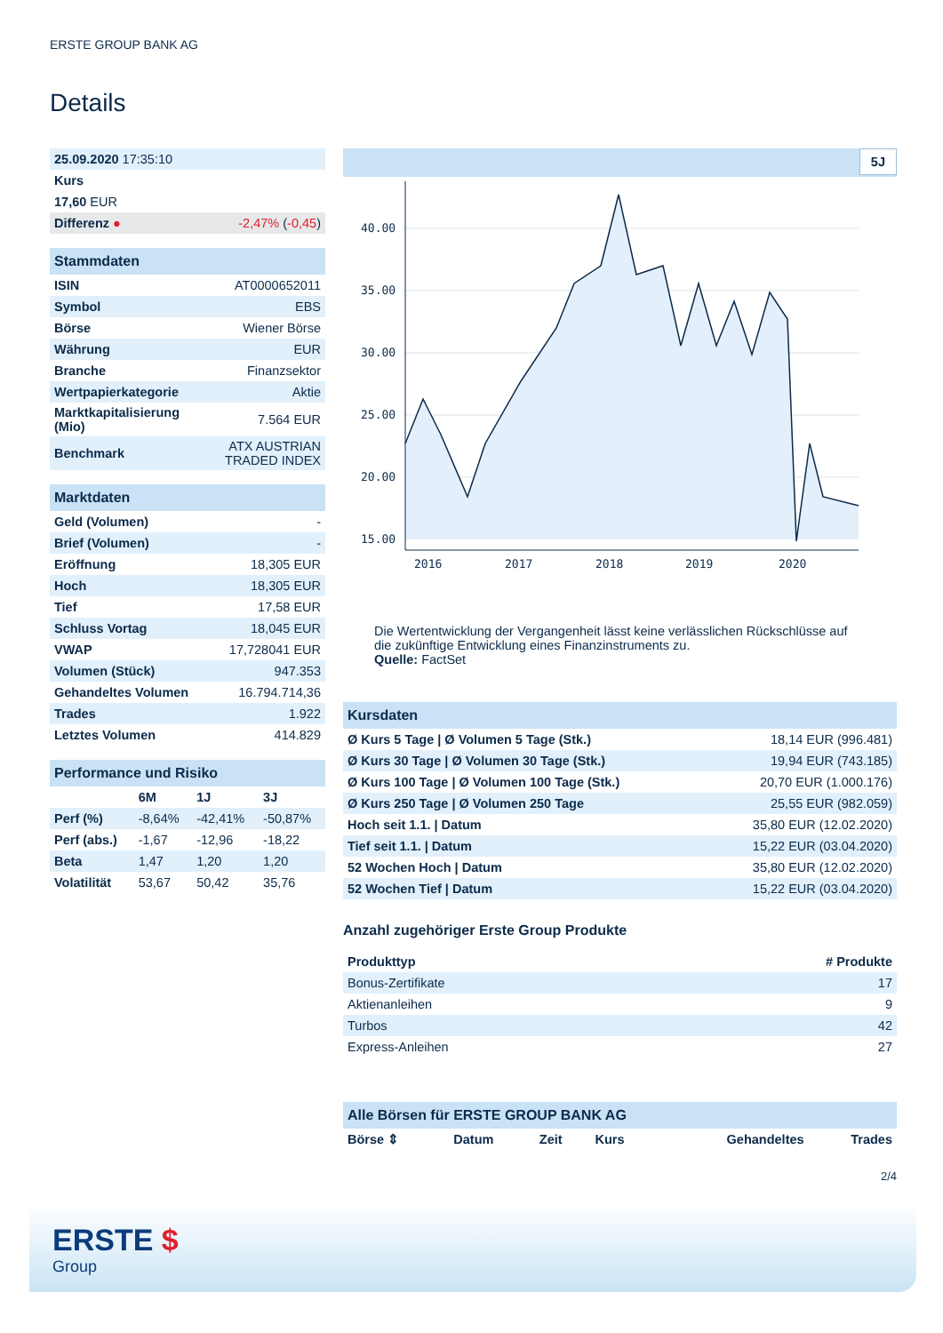ERSTE GROUP BANK AG
Details
| 25.09.2020 17:35:10 | |
| Kurs | |
| 17,60 EUR | |
| Differenz ● | -2,47% ( -0,45 ) |
| Stammdaten | |
| ISIN | AT0000652011 |
| Symbol | EBS |
| Börse | Wiener Börse |
| Währung | EUR |
| Branche | Finanzsektor |
| Wertpapierkategorie | Aktie |
| Marktkapitalisierung (Mio) | 7.564 EUR |
| Benchmark | ATX AUSTRIAN TRADED INDEX |
| Marktdaten | |
| Geld (Volumen) | - |
| Brief (Volumen) | - |
| Eröffnung | 18,305 EUR |
| Hoch | 18,305 EUR |
| Tief | 17,58 EUR |
| Schluss Vortag | 18,045 EUR |
| VWAP | 17,728041 EUR |
| Volumen (Stück) | 947.353 |
| Gehandeltes Volumen | 16.794.714,36 |
| Trades | 1.922 |
| Letztes Volumen | 414.829 |
| Performance und Risiko | | | |
| | 6M | 1J | 3J |
| Perf (%) | -8,64% | -42,41% | -50,87% |
| Perf (abs.) | -1,67 | -12,96 | -18,22 |
| Beta | 1,47 | 1,20 | 1,20 |
| Volatilität | 53,67 | 50,42 | 35,76 |
5J
40.00
35.00
30.00
25.00
20.00
15.00
2016
2017
2018
2019
2020
Die Wertentwicklung der Vergangenheit lässt keine verlässlichen Rückschlüsse auf die zukünftige Entwicklung eines Finanzinstruments zu.
Quelle: FactSet
| Kursdaten | |
| Ø Kurs 5 Tage / Ø Volumen 5 Tage (Stk.) | 18,14 EUR (996.481) |
| Ø Kurs 30 Tage / Ø Volumen 30 Tage (Stk.) | 19,94 EUR (743.185) |
| Ø Kurs 100 Tage / Ø Volumen 100 Tage (Stk.) | 20,70 EUR (1.000.176) |
| Ø Kurs 250 Tage / Ø Volumen 250 Tage | 25,55 EUR (982.059) |
| Hoch seit 1.1. / Datum | 35,80 EUR (12.02.2020) |
| Tief seit 1.1. / Datum | 15,22 EUR (03.04.2020) |
| 52 Wochen Hoch / Datum | 35,80 EUR (12.02.2020) |
| 52 Wochen Tief / Datum | 15,22 EUR (03.04.2020) |
Anzahl zugehöriger Erste Group Produkte
| Produkttyp | # Produkte |
| --- | --- |
| Bonus-Zertifikate | 17 |
| Aktienanleihen | 9 |
| Turbos | 42 |
| Express-Anleihen | 27 |
| Alle Börsen für ERSTE GROUP BANK AG | | | | | |
| Börse ⇕ | Datum | Zeit | Kurs | Gehandeltes | Trades |
2/4
ERSTE $
Group